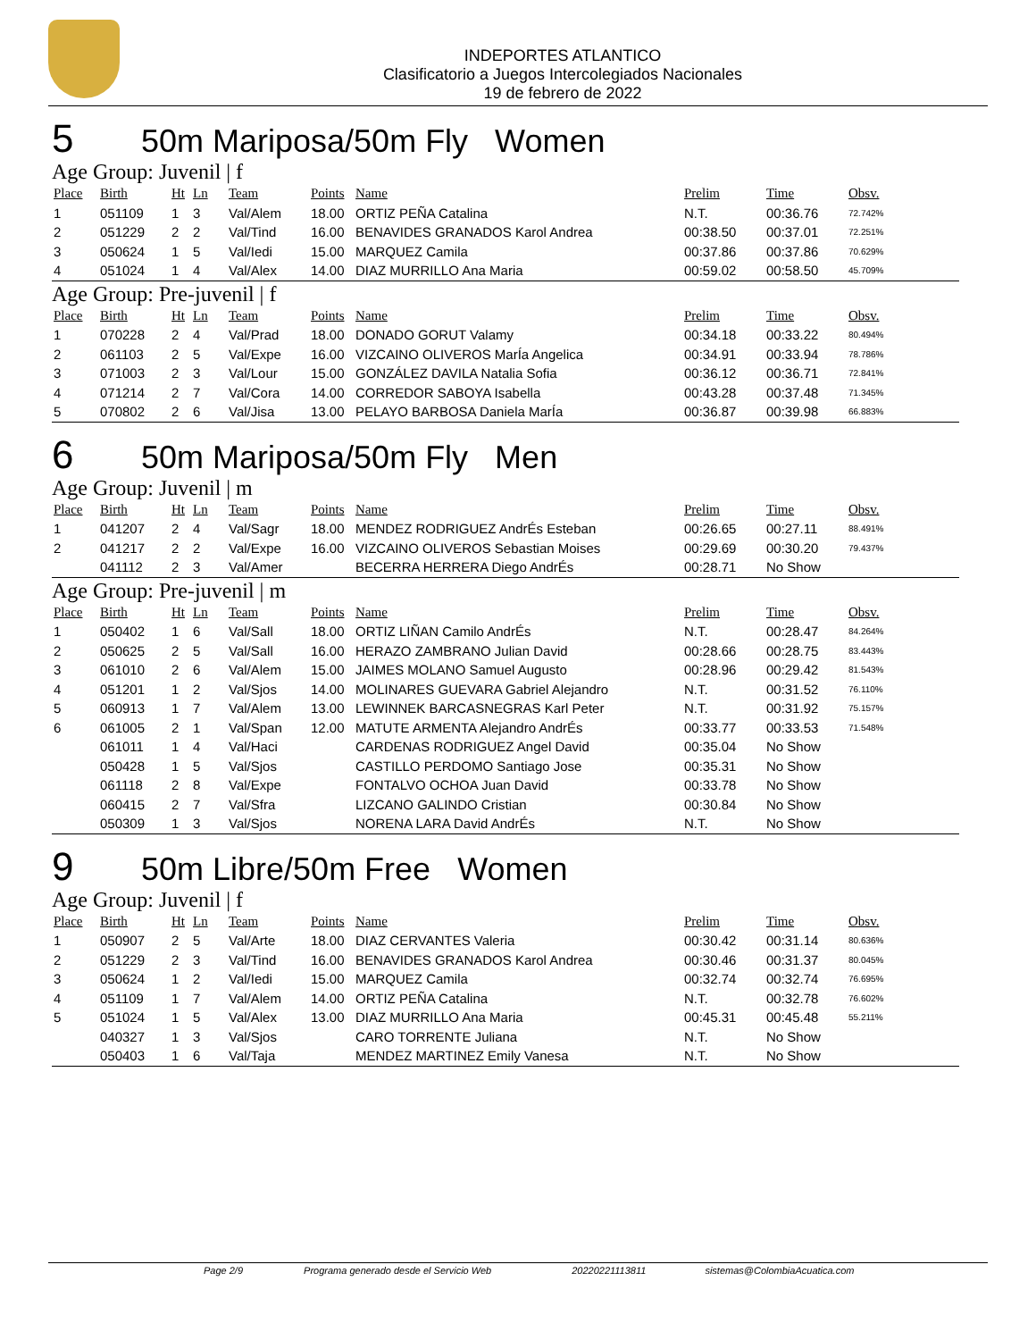INDEPORTES ATLANTICO
Clasificatorio a Juegos Intercolegiados Nacionales
19 de febrero de 2022
5 50m Mariposa/50m Fly Women
Age Group: Juvenil | f
| Place | Birth | Ht | Ln | Team | Points | Name | Prelim | Time | Obsv. |
| --- | --- | --- | --- | --- | --- | --- | --- | --- | --- |
| 1 | 051109 | 1 | 3 | Val/Alem | 18.00 | ORTIZ PEÑA Catalina | N.T. | 00:36.76 | 72.742% |
| 2 | 051229 | 2 | 2 | Val/Tind | 16.00 | BENAVIDES GRANADOS Karol Andrea | 00:38.50 | 00:37.01 | 72.251% |
| 3 | 050624 | 1 | 5 | Val/Iedi | 15.00 | MARQUEZ Camila | 00:37.86 | 00:37.86 | 70.629% |
| 4 | 051024 | 1 | 4 | Val/Alex | 14.00 | DIAZ MURRILLO Ana Maria | 00:59.02 | 00:58.50 | 45.709% |
Age Group: Pre-juvenil | f
| Place | Birth | Ht | Ln | Team | Points | Name | Prelim | Time | Obsv. |
| --- | --- | --- | --- | --- | --- | --- | --- | --- | --- |
| 1 | 070228 | 2 | 4 | Val/Prad | 18.00 | DONADO GORUT Valamy | 00:34.18 | 00:33.22 | 80.494% |
| 2 | 061103 | 2 | 5 | Val/Expe | 16.00 | VIZCAINO OLIVEROS MarÍa Angelica | 00:34.91 | 00:33.94 | 78.786% |
| 3 | 071003 | 2 | 3 | Val/Lour | 15.00 | GONZÁLEZ DAVILA Natalia Sofia | 00:36.12 | 00:36.71 | 72.841% |
| 4 | 071214 | 2 | 7 | Val/Cora | 14.00 | CORREDOR SABOYA Isabella | 00:43.28 | 00:37.48 | 71.345% |
| 5 | 070802 | 2 | 6 | Val/Jisa | 13.00 | PELAYO BARBOSA Daniela MarÍa | 00:36.87 | 00:39.98 | 66.883% |
6 50m Mariposa/50m Fly Men
Age Group: Juvenil | m
| Place | Birth | Ht | Ln | Team | Points | Name | Prelim | Time | Obsv. |
| --- | --- | --- | --- | --- | --- | --- | --- | --- | --- |
| 1 | 041207 | 2 | 4 | Val/Sagr | 18.00 | MENDEZ RODRIGUEZ AndrÉs Esteban | 00:26.65 | 00:27.11 | 88.491% |
| 2 | 041217 | 2 | 2 | Val/Expe | 16.00 | VIZCAINO OLIVEROS Sebastian Moises | 00:29.69 | 00:30.20 | 79.437% |
| | 041112 | 2 | 3 | Val/Amer | | BECERRA HERRERA Diego AndrÉs | 00:28.71 | No Show | |
Age Group: Pre-juvenil | m
| Place | Birth | Ht | Ln | Team | Points | Name | Prelim | Time | Obsv. |
| --- | --- | --- | --- | --- | --- | --- | --- | --- | --- |
| 1 | 050402 | 1 | 6 | Val/Sall | 18.00 | ORTIZ LIÑAN Camilo AndrÉs | N.T. | 00:28.47 | 84.264% |
| 2 | 050625 | 2 | 5 | Val/Sall | 16.00 | HERAZO ZAMBRANO Julian David | 00:28.66 | 00:28.75 | 83.443% |
| 3 | 061010 | 2 | 6 | Val/Alem | 15.00 | JAIMES MOLANO Samuel Augusto | 00:28.96 | 00:29.42 | 81.543% |
| 4 | 051201 | 1 | 2 | Val/Sjos | 14.00 | MOLINARES GUEVARA Gabriel Alejandro | N.T. | 00:31.52 | 76.110% |
| 5 | 060913 | 1 | 7 | Val/Alem | 13.00 | LEWINNEK BARCASNEGRAS Karl Peter | N.T. | 00:31.92 | 75.157% |
| 6 | 061005 | 2 | 1 | Val/Span | 12.00 | MATUTE ARMENTA Alejandro AndrÉs | 00:33.77 | 00:33.53 | 71.548% |
| | 061011 | 1 | 4 | Val/Haci | | CARDENAS RODRIGUEZ Angel David | 00:35.04 | No Show | |
| | 050428 | 1 | 5 | Val/Sjos | | CASTILLO PERDOMO Santiago Jose | 00:35.31 | No Show | |
| | 061118 | 2 | 8 | Val/Expe | | FONTALVO OCHOA Juan David | 00:33.78 | No Show | |
| | 060415 | 2 | 7 | Val/Sfra | | LIZCANO GALINDO Cristian | 00:30.84 | No Show | |
| | 050309 | 1 | 3 | Val/Sjos | | NORENA LARA David AndrÉs | N.T. | No Show | |
9 50m Libre/50m Free Women
Age Group: Juvenil | f
| Place | Birth | Ht | Ln | Team | Points | Name | Prelim | Time | Obsv. |
| --- | --- | --- | --- | --- | --- | --- | --- | --- | --- |
| 1 | 050907 | 2 | 5 | Val/Arte | 18.00 | DIAZ CERVANTES Valeria | 00:30.42 | 00:31.14 | 80.636% |
| 2 | 051229 | 2 | 3 | Val/Tind | 16.00 | BENAVIDES GRANADOS Karol Andrea | 00:30.46 | 00:31.37 | 80.045% |
| 3 | 050624 | 1 | 2 | Val/Iedi | 15.00 | MARQUEZ Camila | 00:32.74 | 00:32.74 | 76.695% |
| 4 | 051109 | 1 | 7 | Val/Alem | 14.00 | ORTIZ PEÑA Catalina | N.T. | 00:32.78 | 76.602% |
| 5 | 051024 | 1 | 5 | Val/Alex | 13.00 | DIAZ MURRILLO Ana Maria | 00:45.31 | 00:45.48 | 55.211% |
| | 040327 | 1 | 3 | Val/Sjos | | CARO TORRENTE Juliana | N.T. | No Show | |
| | 050403 | 1 | 6 | Val/Taja | | MENDEZ MARTINEZ Emily Vanesa | N.T. | No Show | |
Page 2/9 Programa generado desde el Servicio Web 20220221113811 sistemas@ColombiaAcuatica.com